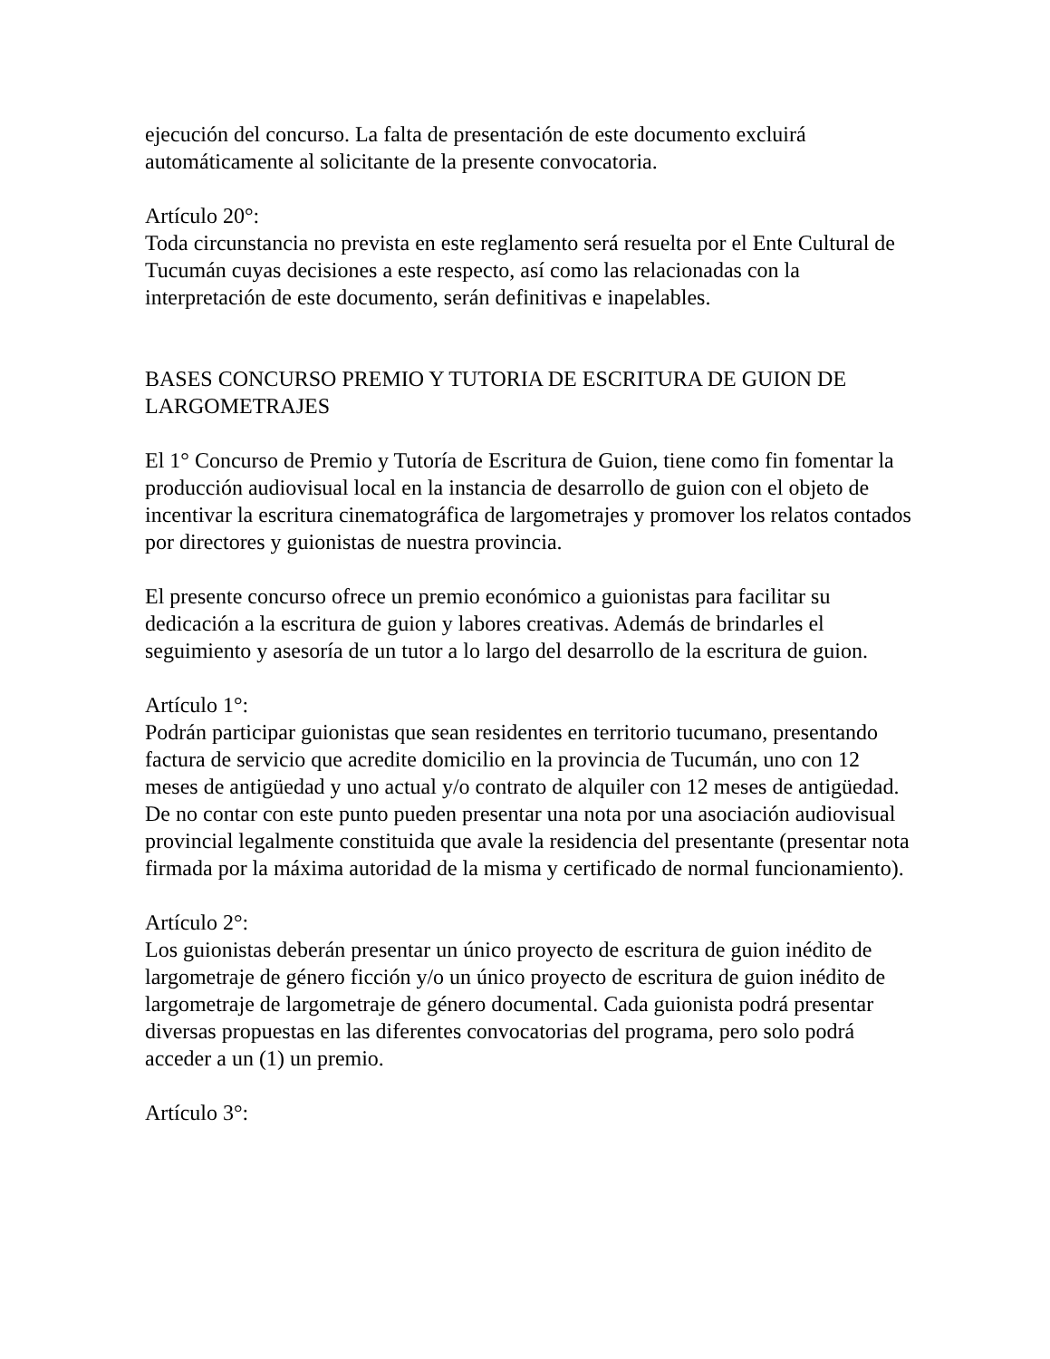ejecución del concurso. La falta de presentación de este documento excluirá automáticamente al solicitante de la presente convocatoria.
Artículo 20°:
Toda circunstancia no prevista en este reglamento será resuelta por el Ente Cultural de Tucumán cuyas decisiones a este respecto, así como las relacionadas con la interpretación de este documento, serán definitivas e inapelables.
BASES CONCURSO PREMIO Y TUTORIA DE ESCRITURA DE GUION DE LARGOMETRAJES
El 1° Concurso de Premio y Tutoría de Escritura de Guion, tiene como fin fomentar la producción audiovisual local en la instancia de desarrollo de guion con el objeto de incentivar la escritura cinematográfica de largometrajes y promover los relatos contados por directores y guionistas de nuestra provincia.
El presente concurso ofrece un premio económico a guionistas para facilitar su dedicación a la escritura de guion y labores creativas. Además de brindarles el seguimiento y asesoría de un tutor a lo largo del desarrollo de la escritura de guion.
Artículo 1°:
Podrán participar guionistas que sean residentes en territorio tucumano, presentando factura de servicio que acredite domicilio en la provincia de Tucumán, uno con 12 meses de antigüedad y uno actual y/o contrato de alquiler con 12 meses de antigüedad. De no contar con este punto pueden presentar una nota por una asociación audiovisual provincial legalmente constituida que avale la residencia del presentante (presentar nota firmada por la máxima autoridad de la misma y certificado de normal funcionamiento).
Artículo 2°:
Los guionistas deberán presentar un único proyecto de escritura de guion inédito de largometraje de género ficción y/o un único proyecto de escritura de guion inédito de largometraje de largometraje de género documental. Cada guionista podrá presentar diversas propuestas en las diferentes convocatorias del programa, pero solo podrá acceder a un (1) un premio.
Artículo 3°: